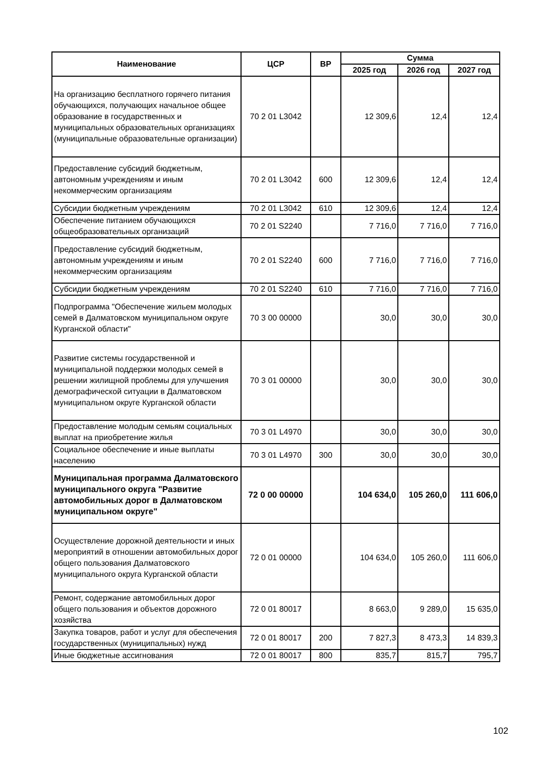| Наименование | ЦСР | ВР | Сумма | | |
| --- | --- | --- | --- | --- | --- |
| | | | 2025 год | 2026 год | 2027 год |
| На организацию бесплатного горячего питания обучающихся, получающих начальное общее образование в государственных и муниципальных образовательных организациях (муниципальные образовательные организации) | 70 2 01 L3042 | | 12 309,6 | 12,4 | 12,4 |
| Предоставление субсидий бюджетным, автономным учреждениям и иным некоммерческим организациям | 70 2 01 L3042 | 600 | 12 309,6 | 12,4 | 12,4 |
| Субсидии бюджетным учреждениям | 70 2 01 L3042 | 610 | 12 309,6 | 12,4 | 12,4 |
| Обеспечение питанием обучающихся общеобразовательных организаций | 70 2 01 S2240 | | 7 716,0 | 7 716,0 | 7 716,0 |
| Предоставление субсидий бюджетным, автономным учреждениям и иным некоммерческим организациям | 70 2 01 S2240 | 600 | 7 716,0 | 7 716,0 | 7 716,0 |
| Субсидии бюджетным учреждениям | 70 2 01 S2240 | 610 | 7 716,0 | 7 716,0 | 7 716,0 |
| Подпрограмма "Обеспечение жильем молодых семей в Далматовском муниципальном округе Курганской области" | 70 3 00 00000 | | 30,0 | 30,0 | 30,0 |
| Развитие системы государственной и муниципальной поддержки молодых семей в решении жилищной проблемы для улучшения демографической ситуации в Далматовском муниципальном округе Курганской области | 70 3 01 00000 | | 30,0 | 30,0 | 30,0 |
| Предоставление молодым семьям социальных выплат на приобретение жилья | 70 3 01 L4970 | | 30,0 | 30,0 | 30,0 |
| Социальное обеспечение и иные выплаты населению | 70 3 01 L4970 | 300 | 30,0 | 30,0 | 30,0 |
| Муниципальная программа Далматовского муниципального округа "Развитие автомобильных дорог в Далматовском муниципальном округе" | 72 0 00 00000 | | 104 634,0 | 105 260,0 | 111 606,0 |
| Осуществление дорожной деятельности и иных мероприятий в отношении автомобильных дорог общего пользования Далматовского муниципального округа Курганской области | 72 0 01 00000 | | 104 634,0 | 105 260,0 | 111 606,0 |
| Ремонт, содержание автомобильных дорог общего пользования и объектов дорожного хозяйства | 72 0 01 80017 | | 8 663,0 | 9 289,0 | 15 635,0 |
| Закупка товаров, работ и услуг для обеспечения государственных (муниципальных) нужд | 72 0 01 80017 | 200 | 7 827,3 | 8 473,3 | 14 839,3 |
| Иные бюджетные ассигнования | 72 0 01 80017 | 800 | 835,7 | 815,7 | 795,7 |
102